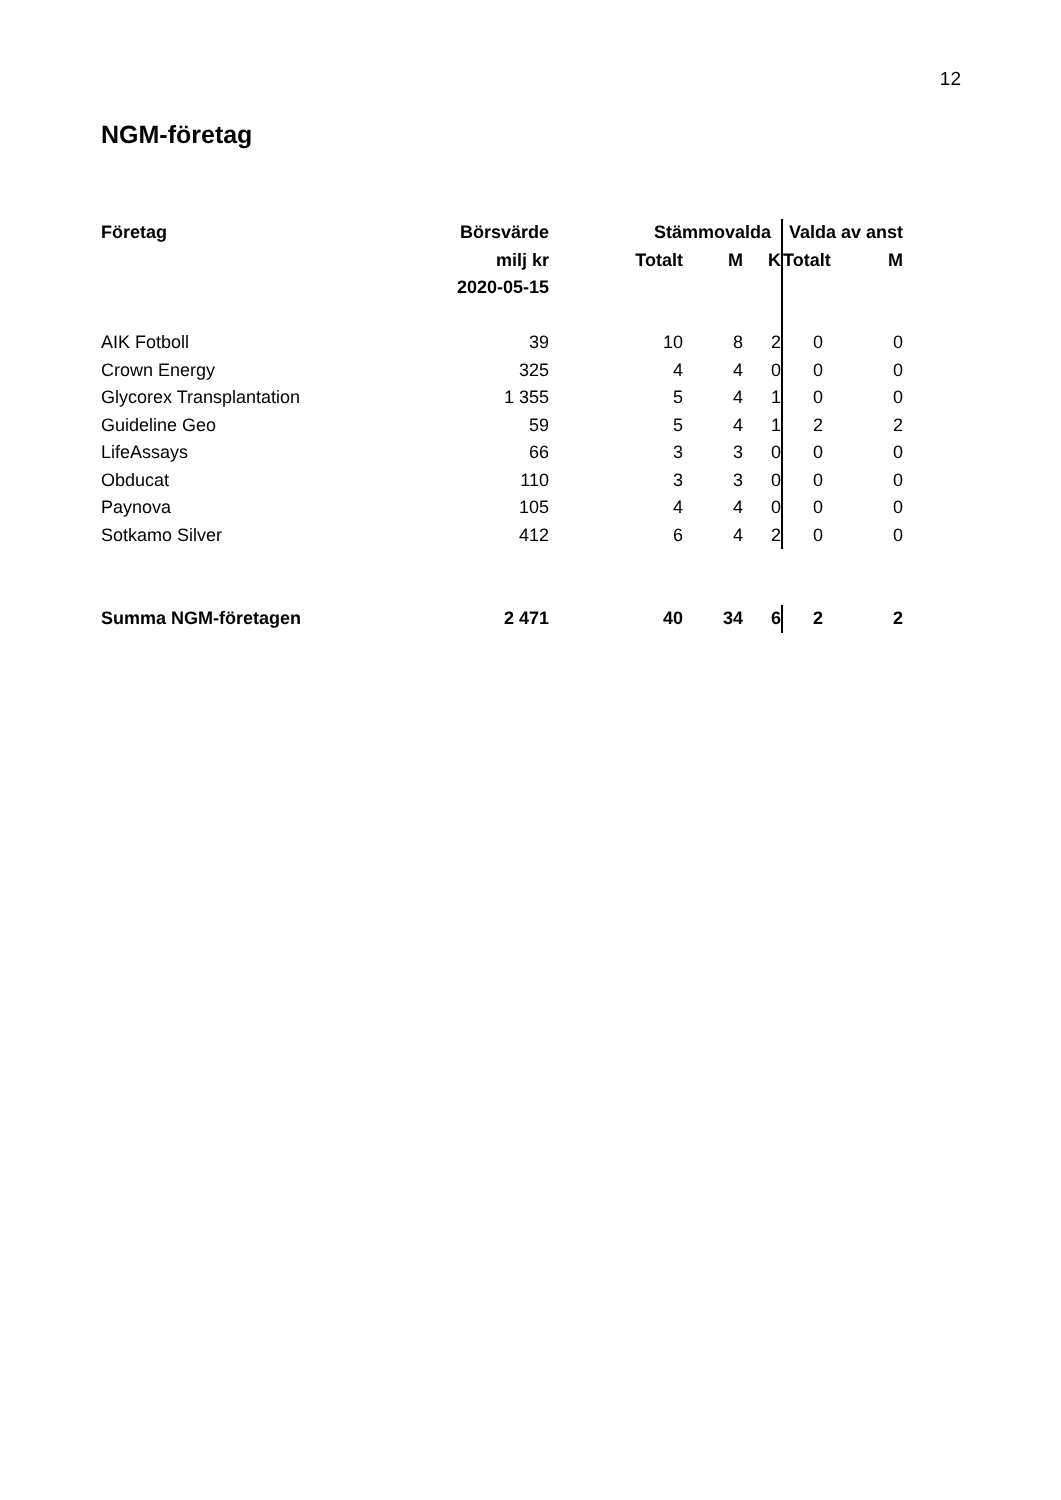12
NGM-företag
| Företag | Börsvärde | Stämmovalda | | | Valda av anst | |
| --- | --- | --- | --- | --- | --- | --- |
| | milj kr | Totalt | M | K | Totalt | M |
| | 2020-05-15 | | | | | |
| AIK Fotboll | 39 | 10 | 8 | 2 | 0 | 0 |
| Crown Energy | 325 | 4 | 4 | 0 | 0 | 0 |
| Glycorex Transplantation | 1 355 | 5 | 4 | 1 | 0 | 0 |
| Guideline Geo | 59 | 5 | 4 | 1 | 2 | 2 |
| LifeAssays | 66 | 3 | 3 | 0 | 0 | 0 |
| Obducat | 110 | 3 | 3 | 0 | 0 | 0 |
| Paynova | 105 | 4 | 4 | 0 | 0 | 0 |
| Sotkamo Silver | 412 | 6 | 4 | 2 | 0 | 0 |
| Summa NGM-företagen | 2 471 | 40 | 34 | 6 | 2 | 2 |